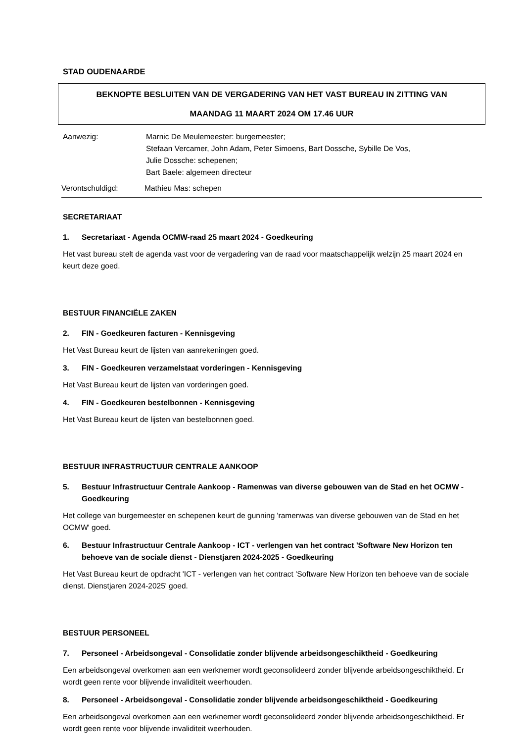STAD OUDENAARDE
BEKNOPTE BESLUITEN VAN DE VERGADERING VAN HET VAST BUREAU IN ZITTING VAN
MAANDAG 11 MAART 2024 OM 17.46 UUR
Aanwezig: Marnic De Meulemeester: burgemeester;
Stefaan Vercamer, John Adam, Peter Simoens, Bart Dossche, Sybille De Vos,
Julie Dossche: schepenen;
Bart Baele: algemeen directeur
Verontschuldigd: Mathieu Mas: schepen
SECRETARIAAT
1. Secretariaat - Agenda OCMW-raad 25 maart 2024 - Goedkeuring
Het vast bureau stelt de agenda vast voor de vergadering van de raad voor maatschappelijk welzijn 25 maart 2024 en keurt deze goed.
BESTUUR FINANCIËLE ZAKEN
2. FIN - Goedkeuren facturen - Kennisgeving
Het Vast Bureau keurt de lijsten van aanrekeningen goed.
3. FIN - Goedkeuren verzamelstaat vorderingen - Kennisgeving
Het Vast Bureau keurt de lijsten van vorderingen goed.
4. FIN - Goedkeuren bestelbonnen - Kennisgeving
Het Vast Bureau keurt de lijsten van bestelbonnen goed.
BESTUUR INFRASTRUCTUUR CENTRALE AANKOOP
5. Bestuur Infrastructuur Centrale Aankoop - Ramenwas van diverse gebouwen van de Stad en het OCMW - Goedkeuring
Het college van burgemeester en schepenen keurt de gunning 'ramenwas van diverse gebouwen van de Stad en het OCMW' goed.
6. Bestuur Infrastructuur Centrale Aankoop - ICT - verlengen van het contract 'Software New Horizon ten behoeve van de sociale dienst - Dienstjaren 2024-2025 - Goedkeuring
Het Vast Bureau keurt de opdracht 'ICT - verlengen van het contract 'Software New Horizon ten behoeve van de sociale dienst. Dienstjaren 2024-2025' goed.
BESTUUR PERSONEEL
7. Personeel - Arbeidsongeval - Consolidatie zonder blijvende arbeidsongeschiktheid - Goedkeuring
Een arbeidsongeval overkomen aan een werknemer wordt geconsolideerd zonder blijvende arbeidsongeschiktheid. Er wordt geen rente voor blijvende invaliditeit weerhouden.
8. Personeel - Arbeidsongeval - Consolidatie zonder blijvende arbeidsongeschiktheid - Goedkeuring
Een arbeidsongeval overkomen aan een werknemer wordt geconsolideerd zonder blijvende arbeidsongeschiktheid. Er wordt geen rente voor blijvende invaliditeit weerhouden.